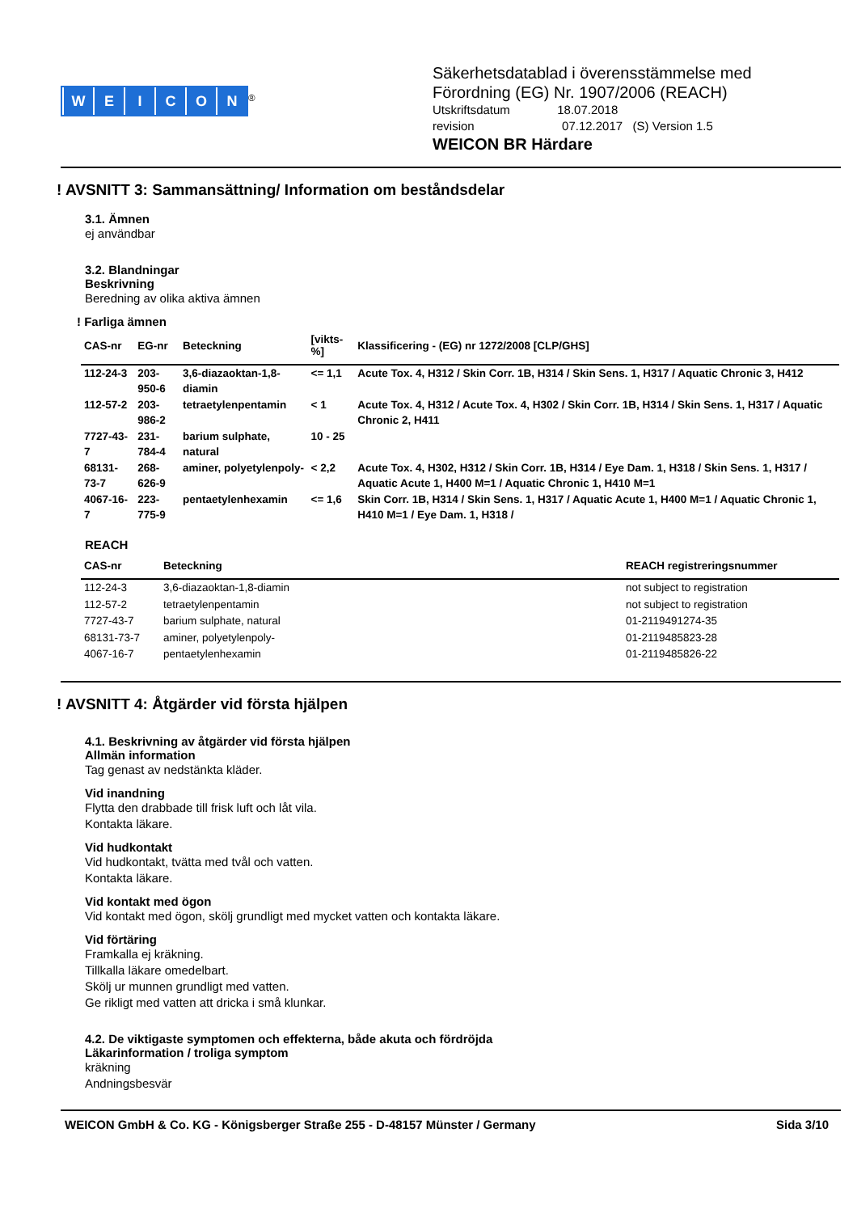WEICON
<sup>®</sup>
Säkerhetsdatablad i överensstämmelse med
Förordning (EG) Nr. 1907/2006 (REACH)
Utskriftsdatum 18.07.2018
revision 07.12.2017 (S) Version 1.5
WEICON BR Härdare
! AVSNITT 3: Sammansättning/ Information om beståndsdelar
3.1. Ämnen
ej användbar
3.2. Blandningar
Beskrivning
Beredning av olika aktiva ämnen
! Farliga ämnen
| CAS-nr | EG-nr | Beteckning | [vikts-%] | Klassificering - (EG) nr 1272/2008 [CLP/GHS] |
| --- | --- | --- | --- | --- |
| 112-24-3 | 203-950-6 | 3,6-diazaoktan-1,8-diamin | <= 1,1 | Acute Tox. 4, H312 / Skin Corr. 1B, H314 / Skin Sens. 1, H317 / Aquatic Chronic 3, H412 |
| 112-57-2 | 203-986-2 | tetraetylenpentamin | < 1 | Acute Tox. 4, H312 / Acute Tox. 4, H302 / Skin Corr. 1B, H314 / Skin Sens. 1, H317 / Aquatic Chronic 2, H411 |
| 7727-43-7 | 231-784-4 | barium sulphate, natural | 10 - 25 | |
| 68131-73-7 | 268-626-9 | aminer, polyetylenpoly- | < 2,2 | Acute Tox. 4, H302, H312 / Skin Corr. 1B, H314 / Eye Dam. 1, H318 / Skin Sens. 1, H317 / Aquatic Acute 1, H400 M=1 / Aquatic Chronic 1, H410 M=1 |
| 4067-16-7 | 223-775-9 | pentaetylenhexamin | <= 1,6 | Skin Corr. 1B, H314 / Skin Sens. 1, H317 / Aquatic Acute 1, H400 M=1 / Aquatic Chronic 1, H410 M=1 / Eye Dam. 1, H318 / |
REACH
| CAS-nr | Beteckning | REACH registreringsnummer |
| --- | --- | --- |
| 112-24-3 | 3,6-diazaoktan-1,8-diamin | not subject to registration |
| 112-57-2 | tetraetylenpentamin | not subject to registration |
| 7727-43-7 | barium sulphate, natural | 01-2119491274-35 |
| 68131-73-7 | aminer, polyetylenpoly- | 01-2119485823-28 |
| 4067-16-7 | pentaetylenhexamin | 01-2119485826-22 |
! AVSNITT 4: Åtgärder vid första hjälpen
4.1. Beskrivning av åtgärder vid första hjälpen
Allmän information
Tag genast av nedstänkta kläder.
Vid inandning
Flytta den drabbade till frisk luft och låt vila.
Kontakta läkare.
Vid hudkontakt
Vid hudkontakt, tvätta med tvål och vatten.
Kontakta läkare.
Vid kontakt med ögon
Vid kontakt med ögon, skölj grundligt med mycket vatten och kontakta läkare.
Vid förtäring
Framkalla ej kräkning.
Tillkalla läkare omedelbart.
Skölj ur munnen grundligt med vatten.
Ge rikligt med vatten att dricka i små klunkar.
4.2. De viktigaste symptomen och effekterna, både akuta och fördröjda
Läkarinformation / troliga symptom
kräkning
Andningsbesvär
WEICON GmbH & Co. KG - Königsberger Straße 255 - D-48157 Münster / Germany Sida 3/10